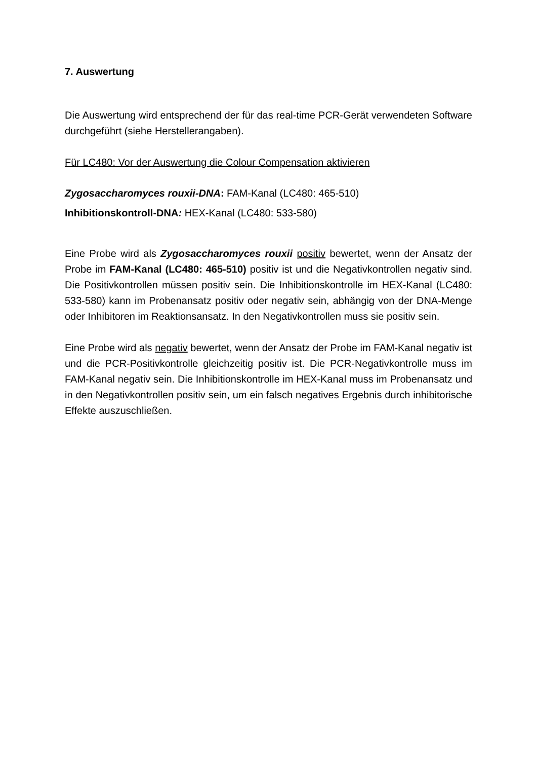7. Auswertung
Die Auswertung wird entsprechend der für das real-time PCR-Gerät verwendeten Software durchgeführt (siehe Herstellerangaben).
Für LC480: Vor der Auswertung die Colour Compensation aktivieren
Zygosaccharomyces rouxii-DNA: FAM-Kanal (LC480: 465-510)
Inhibitionskontroll-DNA: HEX-Kanal (LC480: 533-580)
Eine Probe wird als Zygosaccharomyces rouxii positiv bewertet, wenn der Ansatz der Probe im FAM-Kanal (LC480: 465-510) positiv ist und die Negativkontrollen negativ sind. Die Positivkontrollen müssen positiv sein. Die Inhibitionskontrolle im HEX-Kanal (LC480: 533-580) kann im Probenansatz positiv oder negativ sein, abhängig von der DNA-Menge oder Inhibitoren im Reaktionsansatz. In den Negativkontrollen muss sie positiv sein.
Eine Probe wird als negativ bewertet, wenn der Ansatz der Probe im FAM-Kanal negativ ist und die PCR-Positivkontrolle gleichzeitig positiv ist. Die PCR-Negativkontrolle muss im FAM-Kanal negativ sein. Die Inhibitionskontrolle im HEX-Kanal muss im Probenansatz und in den Negativkontrollen positiv sein, um ein falsch negatives Ergebnis durch inhibitorische Effekte auszuschließen.